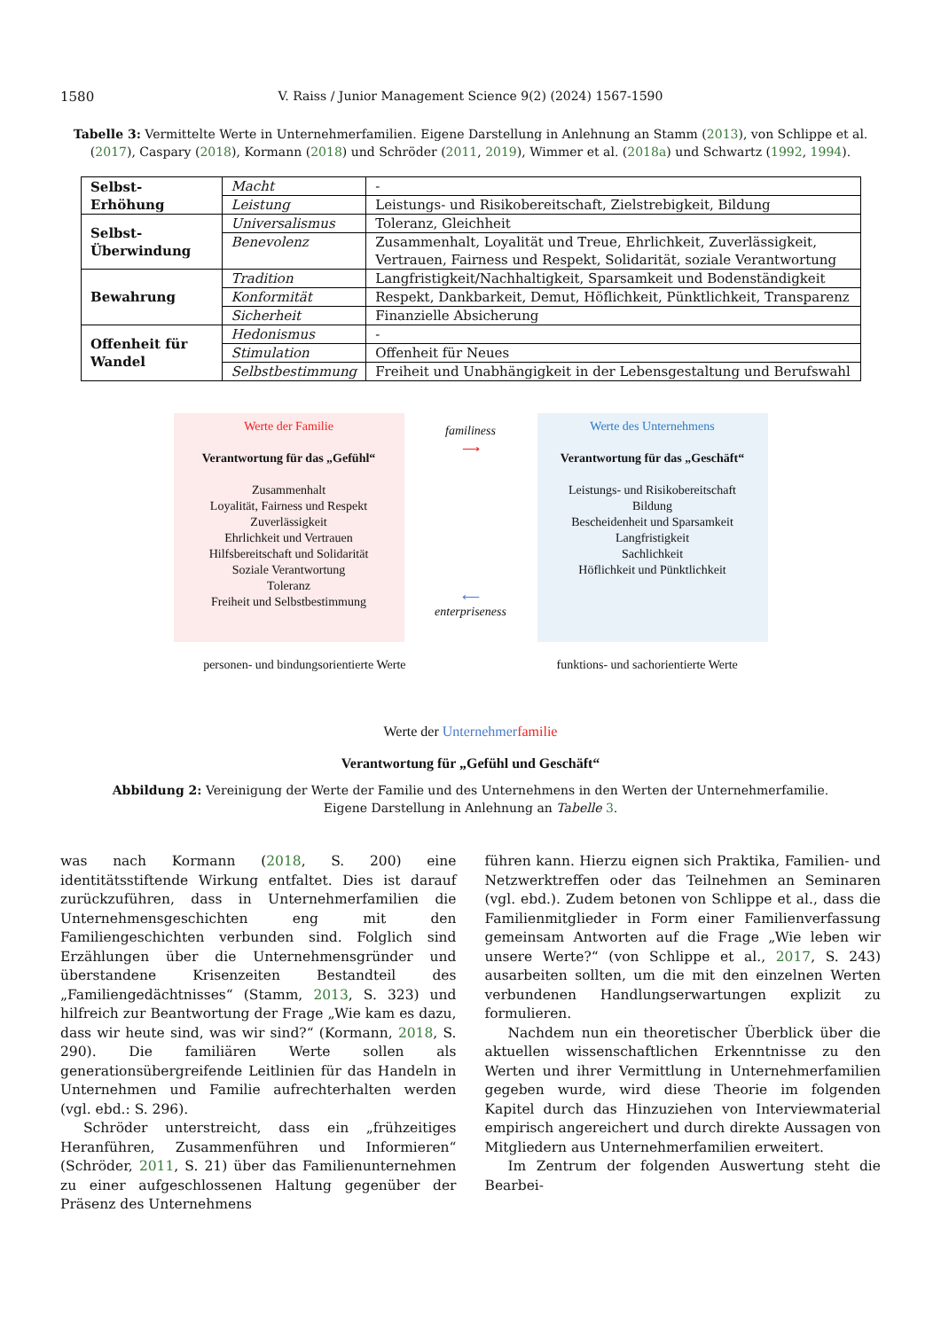1580 V. Raiss / Junior Management Science 9(2) (2024) 1567-1590
Tabelle 3: Vermittelte Werte in Unternehmerfamilien. Eigene Darstellung in Anlehnung an Stamm (2013), von Schlippe et al. (2017), Caspary (2018), Kormann (2018) und Schröder (2011, 2019), Wimmer et al. (2018a) und Schwartz (1992, 1994).
| Selbst-Erhöhung | Macht | - |
| | Leistung | Leistungs- und Risikobereitschaft, Zielstrebigkeit, Bildung |
| Selbst-Überwindung | Universalismus | Toleranz, Gleichheit |
| | Benevolenz | Zusammenhalt, Loyalität und Treue, Ehrlichkeit, Zuverlässigkeit, Vertrauen, Fairness und Respekt, Solidarität, soziale Verantwortung |
| Bewahrung | Tradition | Langfristigkeit/Nachhaltigkeit, Sparsamkeit und Bodenständigkeit |
| | Konformität | Respekt, Dankbarkeit, Demut, Höflichkeit, Pünktlichkeit, Transparenz |
| | Sicherheit | Finanzielle Absicherung |
| Offenheit für Wandel | Hedonismus | - |
| | Stimulation | Offenheit für Neues |
| | Selbstbestimmung | Freiheit und Unabhängigkeit in der Lebensgestaltung und Berufswahl |
Werte der Familie
Verantwortung für das „Gefühl“
Zusammenhalt
Loyalität, Fairness und Respekt
Zuverlässigkeit
Ehrlichkeit und Vertrauen
Hilfsbereitschaft und Solidarität
Soziale Verantwortung
Toleranz
Freiheit und Selbstbestimmung
familiness
⟶
⟵
enterpriseness
Werte des Unternehmens
Verantwortung für das „Geschäft“
Leistungs- und Risikobereitschaft
Bildung
Bescheidenheit und Sparsamkeit
Langfristigkeit
Sachlichkeit
Höflichkeit und Pünktlichkeit
personen- und bindungsorientierte Werte funktions- und sachorientierte Werte
Werte der Unternehmer familie
Verantwortung für „Gefühl und Geschäft“
Abbildung 2: Vereinigung der Werte der Familie und des Unternehmens in den Werten der Unternehmerfamilie.
Eigene Darstellung in Anlehnung an Tabelle 3.
was nach Kormann (2018, S. 200) eine identitätsstiftende Wirkung entfaltet. Dies ist darauf zurückzuführen, dass in Unternehmerfamilien die Unternehmensgeschichten eng mit den Familiengeschichten verbunden sind. Folglich sind Erzählungen über die Unternehmensgründer und überstandene Krisenzeiten Bestandteil des „Familiengedächtnisses“ (Stamm, 2013, S. 323) und hilfreich zur Beantwortung der Frage „Wie kam es dazu, dass wir heute sind, was wir sind?“ (Kormann, 2018, S. 290). Die familiären Werte sollen als generationsübergreifende Leitlinien für das Handeln in Unternehmen und Familie aufrechterhalten werden (vgl. ebd.: S. 296).
Schröder unterstreicht, dass ein „frühzeitiges Heranführen, Zusammenführen und Informieren“ (Schröder, 2011, S. 21) über das Familienunternehmen zu einer aufgeschlossenen Haltung gegenüber der Präsenz des Unternehmens
führen kann. Hierzu eignen sich Praktika, Familien- und Netzwerktreffen oder das Teilnehmen an Seminaren (vgl. ebd.). Zudem betonen von Schlippe et al., dass die Familienmitglieder in Form einer Familienverfassung gemeinsam Antworten auf die Frage „Wie leben wir unsere Werte?“ (von Schlippe et al., 2017, S. 243) ausarbeiten sollten, um die mit den einzelnen Werten verbundenen Handlungserwartungen explizit zu formulieren.
Nachdem nun ein theoretischer Überblick über die aktuellen wissenschaftlichen Erkenntnisse zu den Werten und ihrer Vermittlung in Unternehmerfamilien gegeben wurde, wird diese Theorie im folgenden Kapitel durch das Hinzuziehen von Interviewmaterial empirisch angereichert und durch direkte Aussagen von Mitgliedern aus Unternehmerfamilien erweitert.
Im Zentrum der folgenden Auswertung steht die Bearbei-